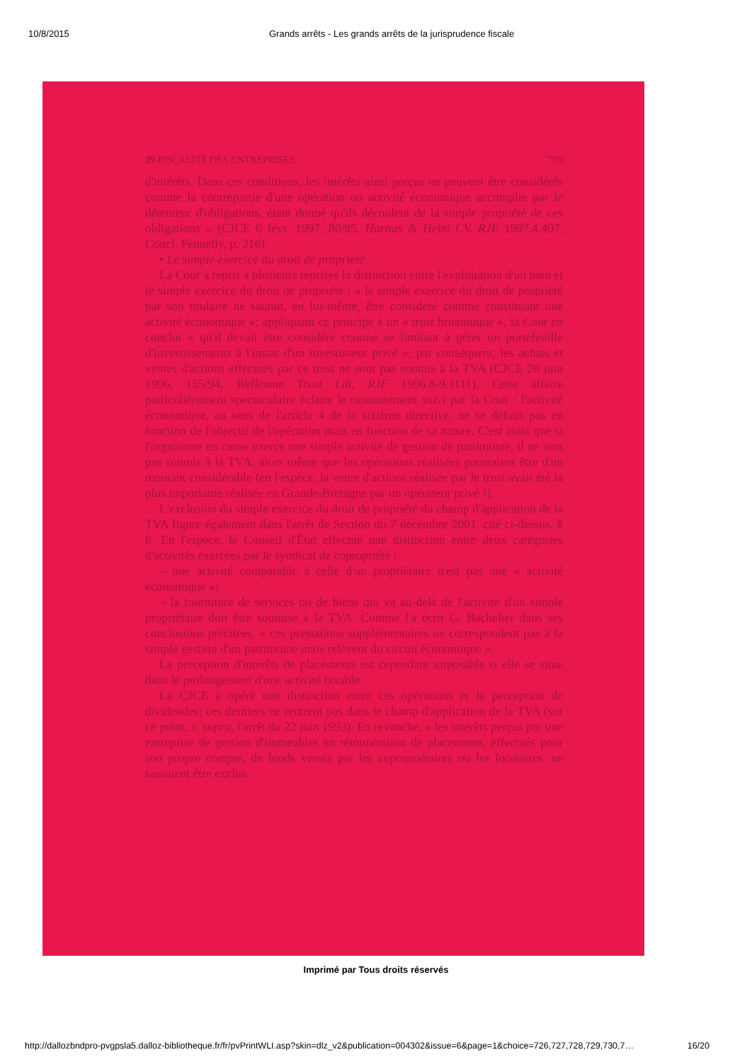10/8/2015 Grands arrêts - Les grands arrêts de la jurisprudence fiscale
39 FISCALITÉ DES ENTREPRISES 719
d'intérêts. Dans ces conditions, les intérêts ainsi perçus ne peuvent être considérés comme la contrepartie d'une opération ou activité économique accomplie par le détenteur d'obligations, étant donné qu'ils découlent de la simple propriété de ces obligations » (CJCE 6 févr. 1997, 80/95, Harnas & Helm CV, RJF 1997.4.407, Concl. Fennelly, p. 216).
• Le simple exercice du droit de propriété
La Cour a repris à plusieurs reprises la distinction entre l'exploitation d'un bien et le simple exercice du droit de propriété : « le simple exercice du droit de propriété par son titulaire ne saurait, en lui-même, être considéré comme constituant une activité économique »; appliquant ce principe à un « trust britannique », la Cour en conclut « qu'il devait être considéré comme se limitant à gérer un portefeuille d'investissements à l'instar d'un investisseur privé »; par conséquent, les achats et ventes d'actions effectués par ce trust ne sont pas soumis à la TVA (CJCE 20 juin 1996, 155/94, Wellcome Trust Ldt, RJF 1996.8-9.1111). Cette affaire particulièrement spectaculaire éclaire le raisonnement suivi par la Cour : l'activité économique, au sens de l'article 4 de la sixième directive, ne se définit pas en fonction de l'objectif de l'opération mais en fonction de sa nature. C'est ainsi que si l'organisme en cause exerce une simple activité de gestion de patrimoine, il ne sera pas soumis à la TVA, alors même que les opérations réalisées pourraient être d'un montant considérable (en l'espèce, la vente d'actions réalisée par le trust avait été la plus importante réalisée en Grande-Bretagne par un opérateur privé !).
L'exclusion du simple exercice du droit de propriété du champ d'application de la TVA figure également dans l'arrêt de Section du 7 décembre 2001, cité ci-dessus, § 6. En l'espèce, le Conseil d'État effectue une distinction entre deux catégories d'activités exercées par le syndicat de copropriété :
– une activité comparable à celle d'un propriétaire n'est pas une « activité économique »;
– la fourniture de services ou de biens qui va au-delà de l'activité d'un simple propriétaire doit être soumise à la TVA. Comme l'a écrit G. Bachelier dans ses conclusions précitées, « ces prestations supplémentaires ne correspondent pas à la simple gestion d'un patrimoine mais relèvent du circuit économique ».
La perception d'intérêts de placements est cependant imposable si elle se situe dans le prolongement d'une activité taxable.
La CJCE a opéré une distinction entre ces opérations et la perception de dividendes; ces derniers ne rentrent pas dans le champ d'application de la TVA (sur ce point, v. supra, l'arrêt du 22 juin 1993). En revanche, « les intérêts perçus par une entreprise de gestion d'immeubles en rémunération de placements, effectués pour son propre compte, de fonds versés par les copropriétaires ou les locataires, ne sauraient être exclus
Imprimé par Tous droits réservés
http://dallozbndpro-pvgpsla5.dalloz-bibliotheque.fr/fr/pvPrintWLI.asp?skin=dlz_v2&publication=004302&issue=6&page=1&choice=726,727,728,729,730,7… 16/20